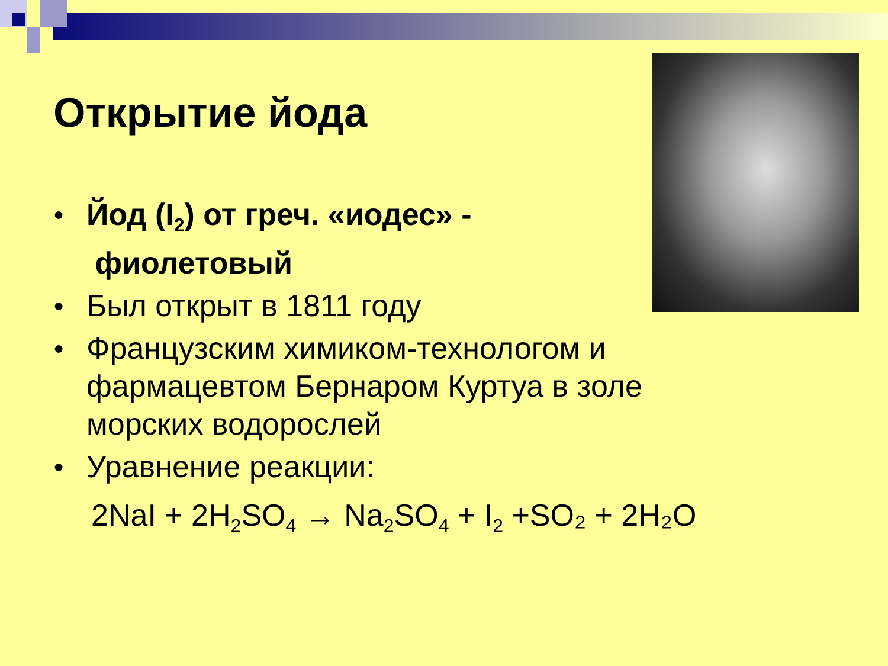Открытие йода
● Йод (I<sub>2</sub>) от греч. «иодес» -
фиолетовый
● Был открыт в 1811 году
● Французским химиком-технологом и фармацевтом Бернаром Куртуа в золе морских водорослей
● Уравнение реакции:
2NaI + 2H<sub>2</sub>SO<sub>4</sub> → Na<sub>2</sub>SO<sub>4</sub> + I<sub>2</sub> +SO₂ + 2H₂O